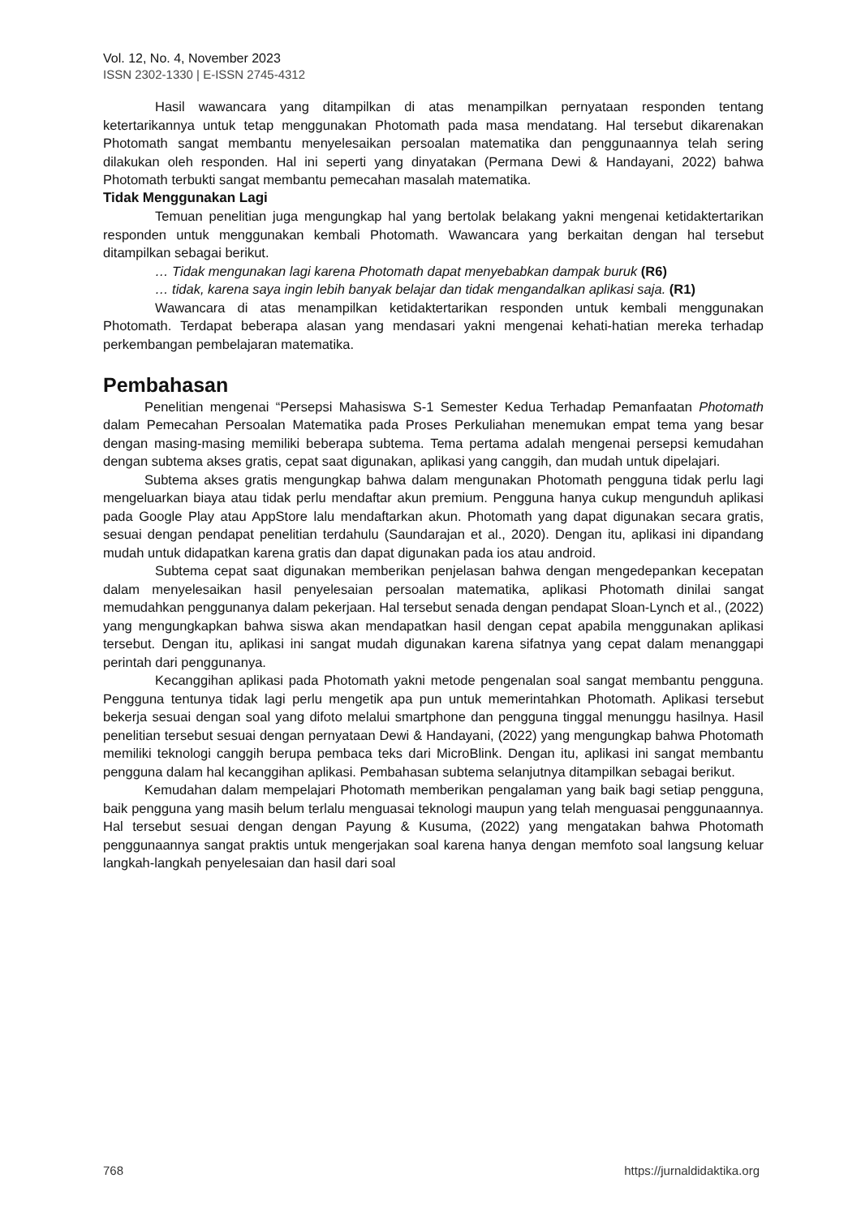Vol. 12, No. 4, November 2023
ISSN 2302-1330 | E-ISSN 2745-4312
Hasil wawancara yang ditampilkan di atas menampilkan pernyataan responden tentang ketertarikannya untuk tetap menggunakan Photomath pada masa mendatang. Hal tersebut dikarenakan Photomath sangat membantu menyelesaikan persoalan matematika dan penggunaannya telah sering dilakukan oleh responden. Hal ini seperti yang dinyatakan (Permana Dewi & Handayani, 2022) bahwa Photomath terbukti sangat membantu pemecahan masalah matematika.
Tidak Menggunakan Lagi
Temuan penelitian juga mengungkap hal yang bertolak belakang yakni mengenai ketidaktertarikan responden untuk menggunakan kembali Photomath. Wawancara yang berkaitan dengan hal tersebut ditampilkan sebagai berikut.
… Tidak mengunakan lagi karena Photomath dapat menyebabkan dampak buruk (R6)
… tidak, karena saya ingin lebih banyak belajar dan tidak mengandalkan aplikasi saja. (R1)
Wawancara di atas menampilkan ketidaktertarikan responden untuk kembali menggunakan Photomath. Terdapat beberapa alasan yang mendasari yakni mengenai kehati-hatian mereka terhadap perkembangan pembelajaran matematika.
Pembahasan
Penelitian mengenai “Persepsi Mahasiswa S-1 Semester Kedua Terhadap Pemanfaatan Photomath dalam Pemecahan Persoalan Matematika pada Proses Perkuliahan menemukan empat tema yang besar dengan masing-masing memiliki beberapa subtema. Tema pertama adalah mengenai persepsi kemudahan dengan subtema akses gratis, cepat saat digunakan, aplikasi yang canggih, dan mudah untuk dipelajari.
Subtema akses gratis mengungkap bahwa dalam mengunakan Photomath pengguna tidak perlu lagi mengeluarkan biaya atau tidak perlu mendaftar akun premium. Pengguna hanya cukup mengunduh aplikasi pada Google Play atau AppStore lalu mendaftarkan akun. Photomath yang dapat digunakan secara gratis, sesuai dengan pendapat penelitian terdahulu (Saundarajan et al., 2020). Dengan itu, aplikasi ini dipandang mudah untuk didapatkan karena gratis dan dapat digunakan pada ios atau android.
Subtema cepat saat digunakan memberikan penjelasan bahwa dengan mengedepankan kecepatan dalam menyelesaikan hasil penyelesaian persoalan matematika, aplikasi Photomath dinilai sangat memudahkan penggunanya dalam pekerjaan. Hal tersebut senada dengan pendapat Sloan-Lynch et al., (2022) yang mengungkapkan bahwa siswa akan mendapatkan hasil dengan cepat apabila menggunakan aplikasi tersebut. Dengan itu, aplikasi ini sangat mudah digunakan karena sifatnya yang cepat dalam menanggapi perintah dari penggunanya.
Kecanggihan aplikasi pada Photomath yakni metode pengenalan soal sangat membantu pengguna. Pengguna tentunya tidak lagi perlu mengetik apa pun untuk memerintahkan Photomath. Aplikasi tersebut bekerja sesuai dengan soal yang difoto melalui smartphone dan pengguna tinggal menunggu hasilnya. Hasil penelitian tersebut sesuai dengan pernyataan Dewi & Handayani, (2022) yang mengungkap bahwa Photomath memiliki teknologi canggih berupa pembaca teks dari MicroBlink. Dengan itu, aplikasi ini sangat membantu pengguna dalam hal kecanggihan aplikasi. Pembahasan subtema selanjutnya ditampilkan sebagai berikut.
Kemudahan dalam mempelajari Photomath memberikan pengalaman yang baik bagi setiap pengguna, baik pengguna yang masih belum terlalu menguasai teknologi maupun yang telah menguasai penggunaannya. Hal tersebut sesuai dengan dengan Payung & Kusuma, (2022) yang mengatakan bahwa Photomath penggunaannya sangat praktis untuk mengerjakan soal karena hanya dengan memfoto soal langsung keluar langkah-langkah penyelesaian dan hasil dari soal
768 https://jurnaldidaktika.org